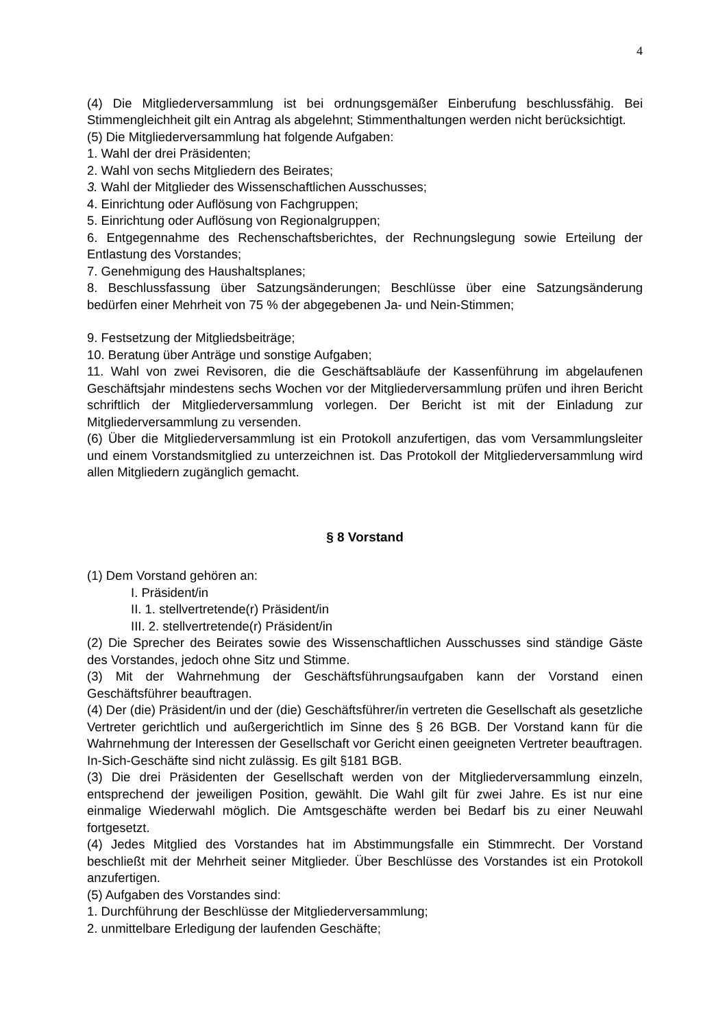4
(4) Die Mitgliederversammlung ist bei ordnungsgemäßer Einberufung beschlussfähig. Bei Stimmengleichheit gilt ein Antrag als abgelehnt; Stimmenthaltungen werden nicht berücksichtigt.
(5) Die Mitgliederversammlung hat folgende Aufgaben:
1. Wahl der drei Präsidenten;
2. Wahl von sechs Mitgliedern des Beirates;
3. Wahl der Mitglieder des Wissenschaftlichen Ausschusses;
4. Einrichtung oder Auflösung von Fachgruppen;
5. Einrichtung oder Auflösung von Regionalgruppen;
6. Entgegennahme des Rechenschaftsberichtes, der Rechnungslegung sowie Erteilung der Entlastung des Vorstandes;
7. Genehmigung des Haushaltsplanes;
8. Beschlussfassung über Satzungsänderungen; Beschlüsse über eine Satzungsänderung bedürfen einer Mehrheit von 75 % der abgegebenen Ja- und Nein-Stimmen;
9. Festsetzung der Mitgliedsbeiträge;
10. Beratung über Anträge und sonstige Aufgaben;
11. Wahl von zwei Revisoren, die die Geschäftsabläufe der Kassenführung im abgelaufenen Geschäftsjahr mindestens sechs Wochen vor der Mitgliederversammlung prüfen und ihren Bericht schriftlich der Mitgliederversammlung vorlegen. Der Bericht ist mit der Einladung zur Mitgliederversammlung zu versenden.
(6) Über die Mitgliederversammlung ist ein Protokoll anzufertigen, das vom Versammlungsleiter und einem Vorstandsmitglied zu unterzeichnen ist. Das Protokoll der Mitgliederversammlung wird allen Mitgliedern zugänglich gemacht.
§ 8 Vorstand
(1) Dem Vorstand gehören an:
I. Präsident/in
II. 1. stellvertretende(r) Präsident/in
III. 2. stellvertretende(r) Präsident/in
(2) Die Sprecher des Beirates sowie des Wissenschaftlichen Ausschusses sind ständige Gäste des Vorstandes, jedoch ohne Sitz und Stimme.
(3) Mit der Wahrnehmung der Geschäftsführungsaufgaben kann der Vorstand einen Geschäftsführer beauftragen.
(4) Der (die) Präsident/in und der (die) Geschäftsführer/in vertreten die Gesellschaft als gesetzliche Vertreter gerichtlich und außergerichtlich im Sinne des § 26 BGB. Der Vorstand kann für die Wahrnehmung der Interessen der Gesellschaft vor Gericht einen geeigneten Vertreter beauftragen.
In-Sich-Geschäfte sind nicht zulässig. Es gilt §181 BGB.
(3) Die drei Präsidenten der Gesellschaft werden von der Mitgliederversammlung einzeln, entsprechend der jeweiligen Position, gewählt. Die Wahl gilt für zwei Jahre. Es ist nur eine einmalige Wiederwahl möglich. Die Amtsgeschäfte werden bei Bedarf bis zu einer Neuwahl fortgesetzt.
(4) Jedes Mitglied des Vorstandes hat im Abstimmungsfalle ein Stimmrecht. Der Vorstand beschließt mit der Mehrheit seiner Mitglieder. Über Beschlüsse des Vorstandes ist ein Protokoll anzufertigen.
(5) Aufgaben des Vorstandes sind:
1. Durchführung der Beschlüsse der Mitgliederversammlung;
2. unmittelbare Erledigung der laufenden Geschäfte;